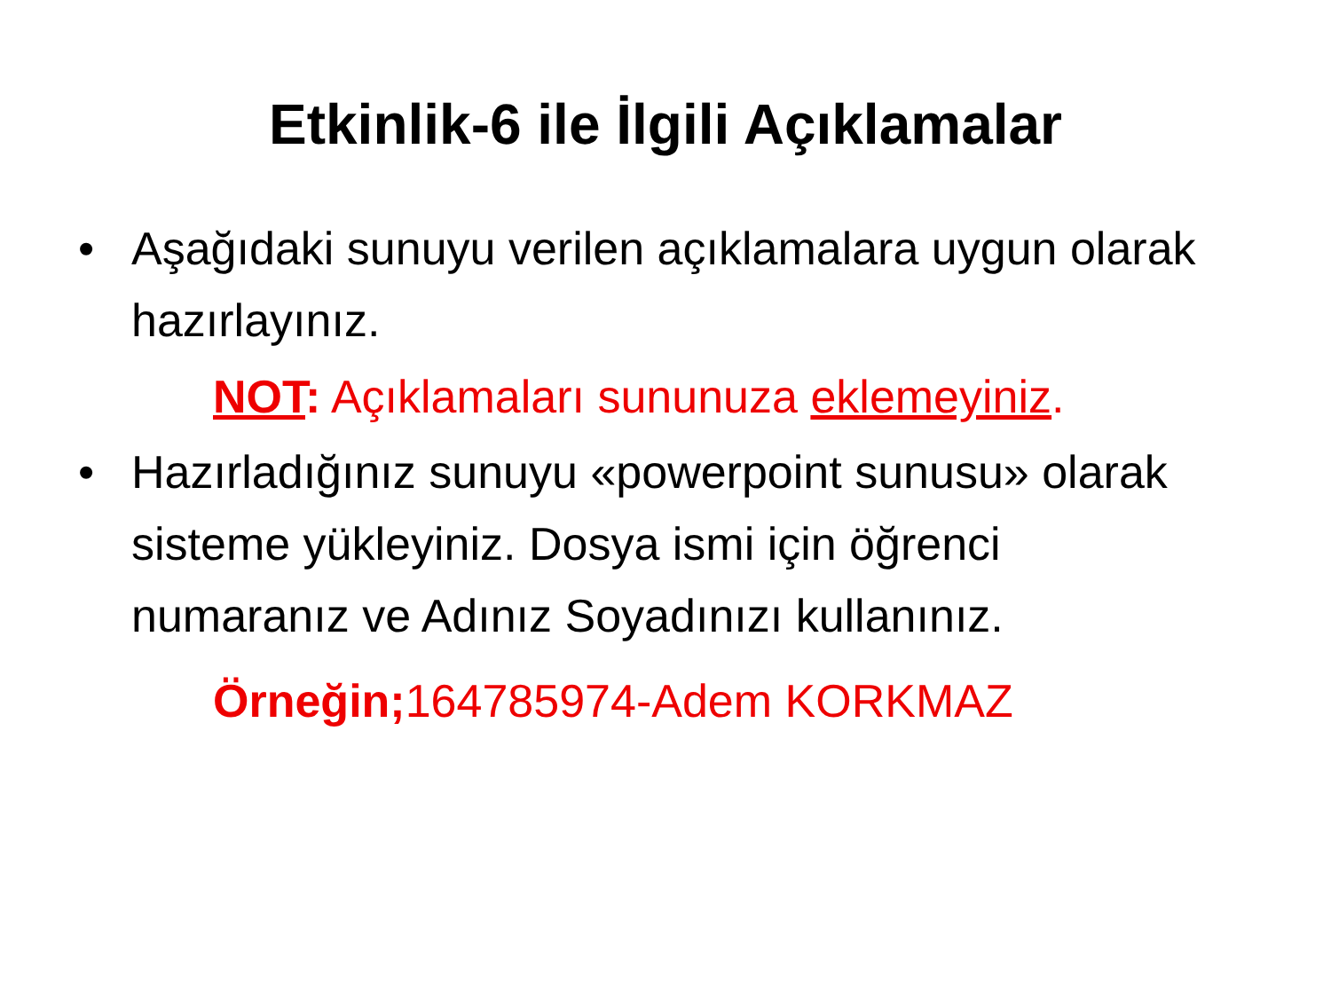Etkinlik-6 ile İlgili Açıklamalar
• Aşağıdaki sunuyu verilen açıklamalara uygun olarak hazırlayınız.
NOT: Açıklamaları sununuza eklemeyiniz.
• Hazırladığınız sunuyu «powerpoint sunusu» olarak sisteme yükleyiniz. Dosya ismi için öğrenci numaranız ve Adınız Soyadınızı kullanınız.
Örneğin; 164785974-Adem KORKMAZ